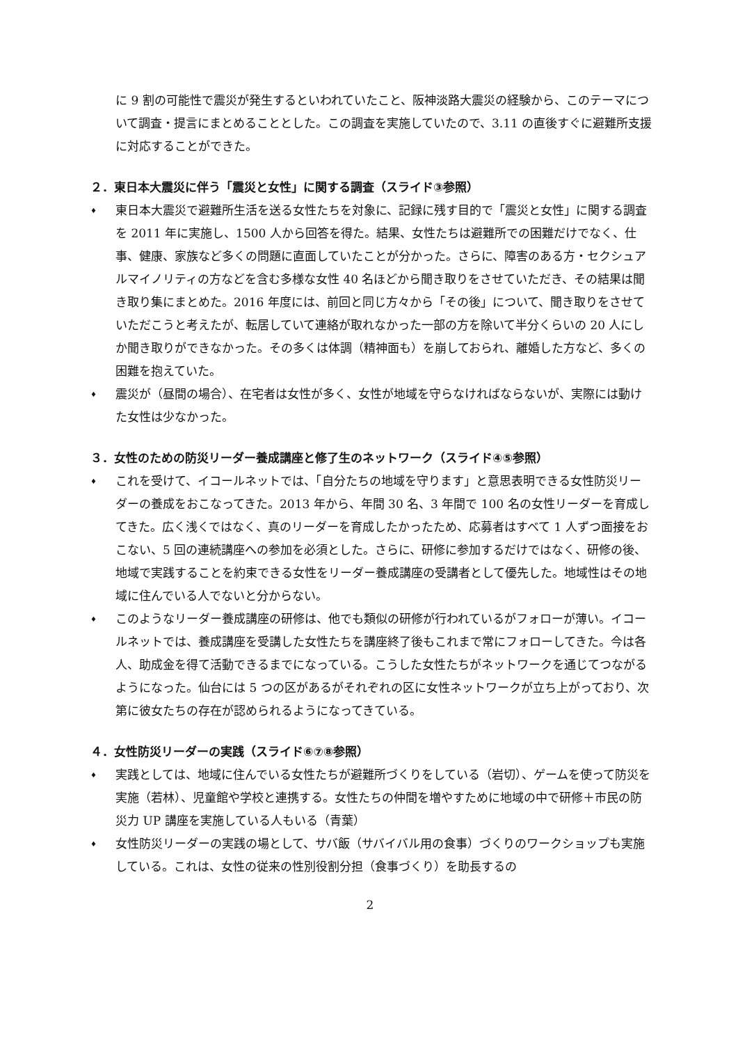に 9 割の可能性で震災が発生するといわれていたこと、阪神淡路大震災の経験から、このテーマについて調査・提言にまとめることとした。この調査を実施していたので、3.11 の直後すぐに避難所支援に対応することができた。
２．東日本大震災に伴う「震災と女性」に関する調査（スライド③参照）
♦ 東日本大震災で避難所生活を送る女性たちを対象に、記録に残す目的で「震災と女性」に関する調査を 2011 年に実施し、1500 人から回答を得た。結果、女性たちは避難所での困難だけでなく、仕事、健康、家族など多くの問題に直面していたことが分かった。さらに、障害のある方・セクシュアルマイノリティの方などを含む多様な女性 40 名ほどから聞き取りをさせていただき、その結果は聞き取り集にまとめた。2016 年度には、前回と同じ方々から「その後」について、聞き取りをさせていただこうと考えたが、転居していて連絡が取れなかった一部の方を除いて半分くらいの 20 人にしか聞き取りができなかった。その多くは体調（精神面も）を崩しておられ、離婚した方など、多くの困難を抱えていた。
♦ 震災が（昼間の場合）、在宅者は女性が多く、女性が地域を守らなければならないが、実際には動けた女性は少なかった。
３．女性のための防災リーダー養成講座と修了生のネットワーク（スライド④⑤参照）
♦ これを受けて、イコールネットでは、「自分たちの地域を守ります」と意思表明できる女性防災リーダーの養成をおこなってきた。2013 年から、年間 30 名、3 年間で 100 名の女性リーダーを育成してきた。広く浅くではなく、真のリーダーを育成したかったため、応募者はすべて 1 人ずつ面接をおこない、5 回の連続講座への参加を必須とした。さらに、研修に参加するだけではなく、研修の後、地域で実践することを約束できる女性をリーダー養成講座の受講者として優先した。地域性はその地域に住んでいる人でないと分からない。
♦ このようなリーダー養成講座の研修は、他でも類似の研修が行われているがフォローが薄い。イコールネットでは、養成講座を受講した女性たちを講座終了後もこれまで常にフォローしてきた。今は各人、助成金を得て活動できるまでになっている。こうした女性たちがネットワークを通じてつながるようになった。仙台には 5 つの区があるがそれぞれの区に女性ネットワークが立ち上がっており、次第に彼女たちの存在が認められるようになってきている。
４．女性防災リーダーの実践（スライド⑥⑦⑧参照）
♦ 実践としては、地域に住んでいる女性たちが避難所づくりをしている（岩切）、ゲームを使って防災を実施（若林）、児童館や学校と連携する。女性たちの仲間を増やすために地域の中で研修＋市民の防災力 UP 講座を実施している人もいる（青葉）
♦ 女性防災リーダーの実践の場として、サバ飯（サバイバル用の食事）づくりのワークショップも実施している。これは、女性の従来の性別役割分担（食事づくり）を助長するの
2